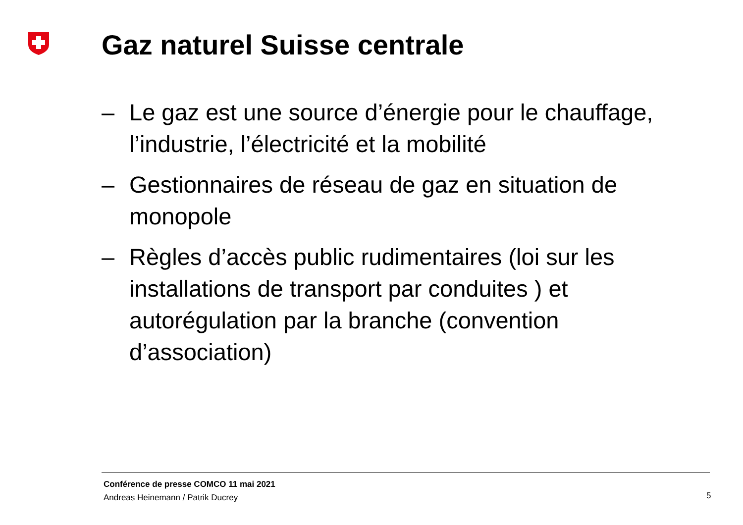Gaz naturel Suisse centrale
– Le gaz est une source d’énergie pour le chauffage, l’industrie, l’électricité et la mobilité
– Gestionnaires de réseau de gaz en situation de monopole
– Règles d’accès public rudimentaires (loi sur les installations de transport par conduites ) et autorégulation par la branche (convention d’association)
Conférence de presse COMCO 11 mai 2021
Andreas Heinemann / Patrik Ducrey
5